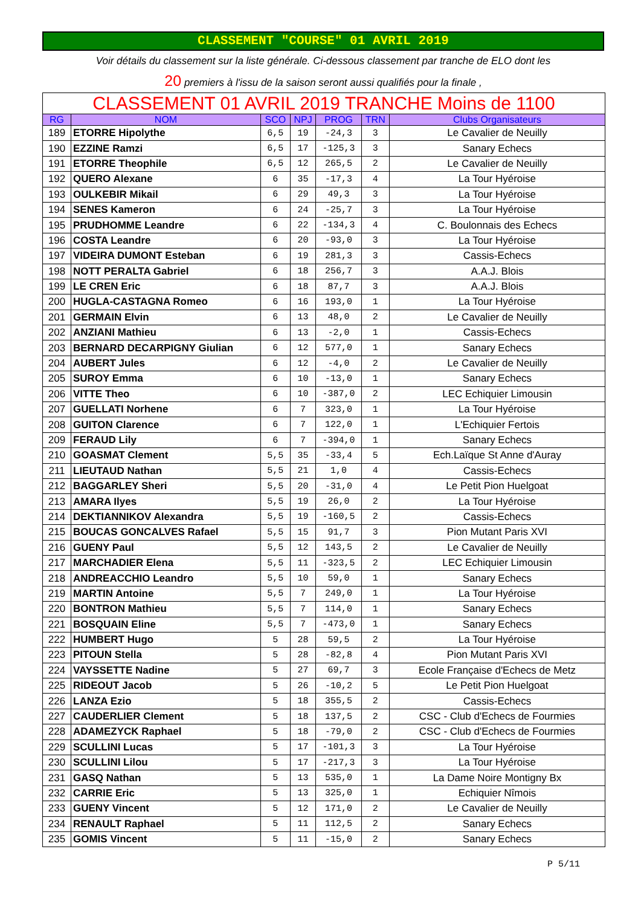CLASSEMENT "COURSE" 01 AVRIL 2019
Voir détails du classement sur la liste générale. Ci-dessous classement par tranche de ELO dont les
20 premiers à l'issu de la saison seront aussi qualifiés pour la finale ,
| CLASSEMENT 01 AVRIL 2019 TRANCHE Moins de 1100 | | | | | | |
| RG | NOM | SCO | NPJ | PROG | TRN | Clubs Organisateurs |
| 189 | ETORRE Hipolythe | 6,5 | 19 | -24,3 | 3 | Le Cavalier de Neuilly |
| 190 | EZZINE Ramzi | 6,5 | 17 | -125,3 | 3 | Sanary Echecs |
| 191 | ETORRE Theophile | 6,5 | 12 | 265,5 | 2 | Le Cavalier de Neuilly |
| 192 | QUERO Alexane | 6 | 35 | -17,3 | 4 | La Tour Hyéroise |
| 193 | OULKEBIR Mikail | 6 | 29 | 49,3 | 3 | La Tour Hyéroise |
| 194 | SENES Kameron | 6 | 24 | -25,7 | 3 | La Tour Hyéroise |
| 195 | PRUDHOMME Leandre | 6 | 22 | -134,3 | 4 | C. Boulonnais des Echecs |
| 196 | COSTA Leandre | 6 | 20 | -93,0 | 3 | La Tour Hyéroise |
| 197 | VIDEIRA DUMONT Esteban | 6 | 19 | 281,3 | 3 | Cassis-Echecs |
| 198 | NOTT PERALTA Gabriel | 6 | 18 | 256,7 | 3 | A.A.J. Blois |
| 199 | LE CREN Eric | 6 | 18 | 87,7 | 3 | A.A.J. Blois |
| 200 | HUGLA-CASTAGNA Romeo | 6 | 16 | 193,0 | 1 | La Tour Hyéroise |
| 201 | GERMAIN Elvin | 6 | 13 | 48,0 | 2 | Le Cavalier de Neuilly |
| 202 | ANZIANI Mathieu | 6 | 13 | -2,0 | 1 | Cassis-Echecs |
| 203 | BERNARD DECARPIGNY Giulian | 6 | 12 | 577,0 | 1 | Sanary Echecs |
| 204 | AUBERT Jules | 6 | 12 | -4,0 | 2 | Le Cavalier de Neuilly |
| 205 | SUROY Emma | 6 | 10 | -13,0 | 1 | Sanary Echecs |
| 206 | VITTE Theo | 6 | 10 | -387,0 | 2 | LEC Echiquier Limousin |
| 207 | GUELLATI Norhene | 6 | 7 | 323,0 | 1 | La Tour Hyéroise |
| 208 | GUITON Clarence | 6 | 7 | 122,0 | 1 | L'Echiquier Fertois |
| 209 | FERAUD Lily | 6 | 7 | -394,0 | 1 | Sanary Echecs |
| 210 | GOASMAT Clement | 5,5 | 35 | -33,4 | 5 | Ech.Laïque St Anne d'Auray |
| 211 | LIEUTAUD Nathan | 5,5 | 21 | 1,0 | 4 | Cassis-Echecs |
| 212 | BAGGARLEY Sheri | 5,5 | 20 | -31,0 | 4 | Le Petit Pion Huelgoat |
| 213 | AMARA Ilyes | 5,5 | 19 | 26,0 | 2 | La Tour Hyéroise |
| 214 | DEKTIANNIKOV Alexandra | 5,5 | 19 | -160,5 | 2 | Cassis-Echecs |
| 215 | BOUCAS GONCALVES Rafael | 5,5 | 15 | 91,7 | 3 | Pion Mutant Paris XVI |
| 216 | GUENY Paul | 5,5 | 12 | 143,5 | 2 | Le Cavalier de Neuilly |
| 217 | MARCHADIER Elena | 5,5 | 11 | -323,5 | 2 | LEC Echiquier Limousin |
| 218 | ANDREACCHIO Leandro | 5,5 | 10 | 59,0 | 1 | Sanary Echecs |
| 219 | MARTIN Antoine | 5,5 | 7 | 249,0 | 1 | La Tour Hyéroise |
| 220 | BONTRON Mathieu | 5,5 | 7 | 114,0 | 1 | Sanary Echecs |
| 221 | BOSQUAIN Eline | 5,5 | 7 | -473,0 | 1 | Sanary Echecs |
| 222 | HUMBERT Hugo | 5 | 28 | 59,5 | 2 | La Tour Hyéroise |
| 223 | PITOUN Stella | 5 | 28 | -82,8 | 4 | Pion Mutant Paris XVI |
| 224 | VAYSSETTE Nadine | 5 | 27 | 69,7 | 3 | Ecole Française d'Echecs de Metz |
| 225 | RIDEOUT Jacob | 5 | 26 | -10,2 | 5 | Le Petit Pion Huelgoat |
| 226 | LANZA Ezio | 5 | 18 | 355,5 | 2 | Cassis-Echecs |
| 227 | CAUDERLIER Clement | 5 | 18 | 137,5 | 2 | CSC - Club d'Echecs de Fourmies |
| 228 | ADAMEZYCK Raphael | 5 | 18 | -79,0 | 2 | CSC - Club d'Echecs de Fourmies |
| 229 | SCULLINI Lucas | 5 | 17 | -101,3 | 3 | La Tour Hyéroise |
| 230 | SCULLINI Lilou | 5 | 17 | -217,3 | 3 | La Tour Hyéroise |
| 231 | GASQ Nathan | 5 | 13 | 535,0 | 1 | La Dame Noire Montigny Bx |
| 232 | CARRIE Eric | 5 | 13 | 325,0 | 1 | Echiquier Nîmois |
| 233 | GUENY Vincent | 5 | 12 | 171,0 | 2 | Le Cavalier de Neuilly |
| 234 | RENAULT Raphael | 5 | 11 | 112,5 | 2 | Sanary Echecs |
| 235 | GOMIS Vincent | 5 | 11 | -15,0 | 2 | Sanary Echecs |
P 5/11